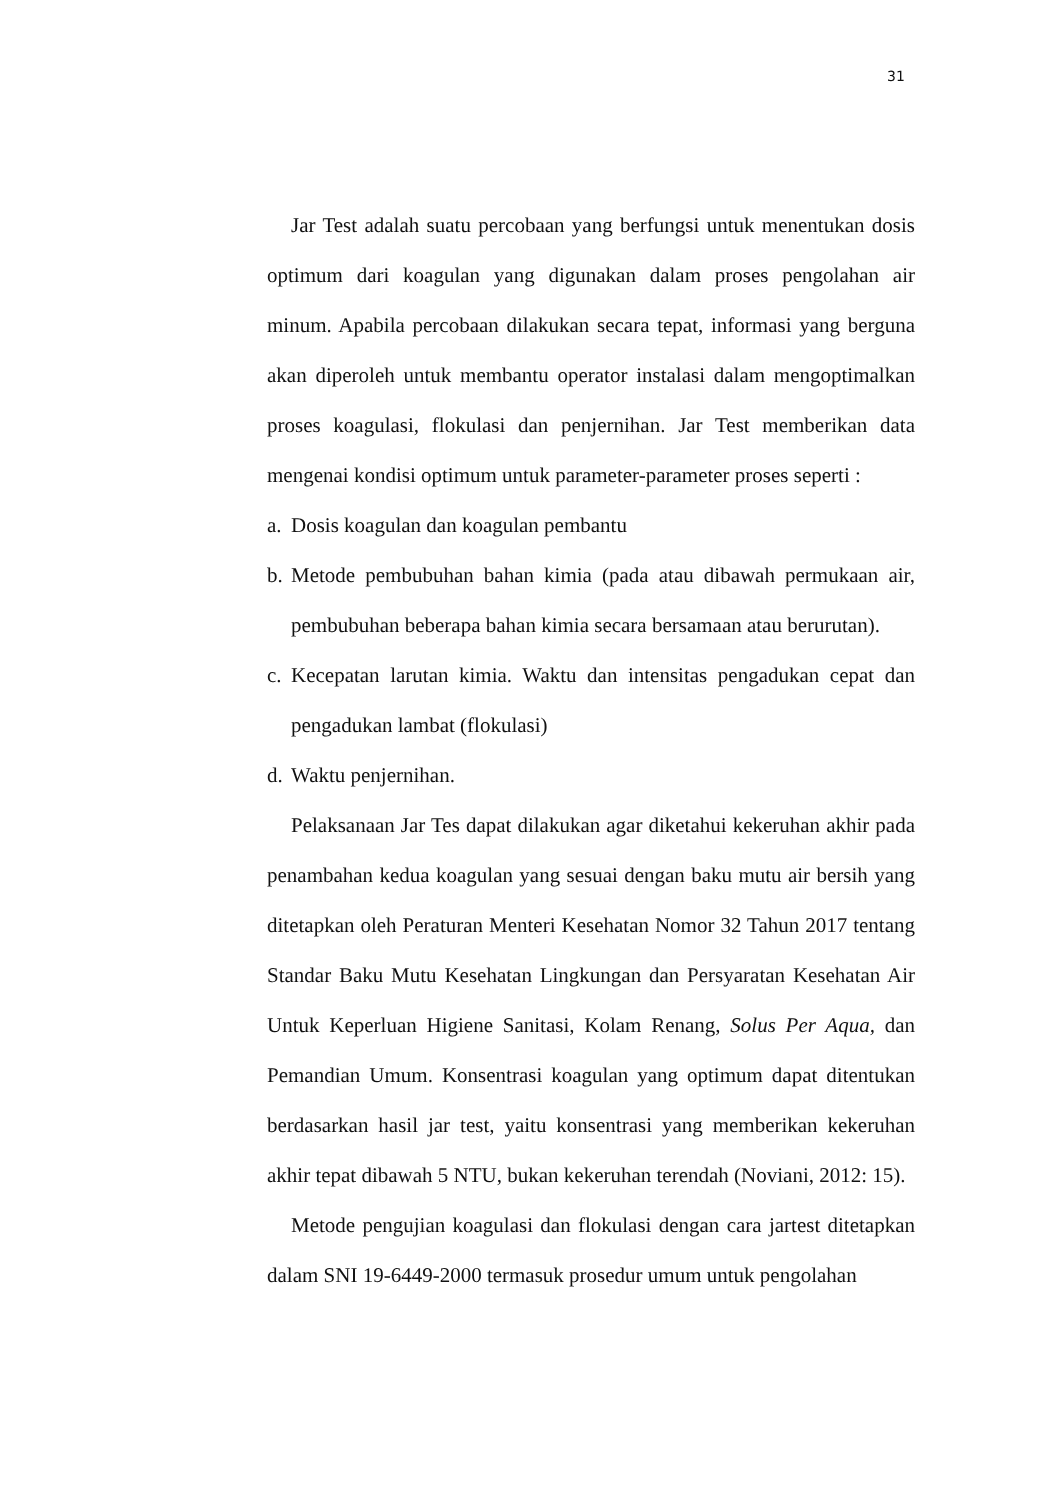31
Jar Test adalah suatu percobaan yang berfungsi untuk menentukan dosis optimum dari koagulan yang digunakan dalam proses pengolahan air minum. Apabila percobaan dilakukan secara tepat, informasi yang berguna akan diperoleh untuk membantu operator instalasi dalam mengoptimalkan proses koagulasi, flokulasi dan penjernihan. Jar Test memberikan data mengenai kondisi optimum untuk parameter-parameter proses seperti :
a. Dosis koagulan dan koagulan pembantu
b. Metode pembubuhan bahan kimia (pada atau dibawah permukaan air, pembubuhan beberapa bahan kimia secara bersamaan atau berurutan).
c. Kecepatan larutan kimia. Waktu dan intensitas pengadukan cepat dan pengadukan lambat (flokulasi)
d. Waktu penjernihan.
Pelaksanaan Jar Tes dapat dilakukan agar diketahui kekeruhan akhir pada penambahan kedua koagulan yang sesuai dengan baku mutu air bersih yang ditetapkan oleh Peraturan Menteri Kesehatan Nomor 32 Tahun 2017 tentang Standar Baku Mutu Kesehatan Lingkungan dan Persyaratan Kesehatan Air Untuk Keperluan Higiene Sanitasi, Kolam Renang, Solus Per Aqua, dan Pemandian Umum. Konsentrasi koagulan yang optimum dapat ditentukan berdasarkan hasil jar test, yaitu konsentrasi yang memberikan kekeruhan akhir tepat dibawah 5 NTU, bukan kekeruhan terendah (Noviani, 2012: 15).
Metode pengujian koagulasi dan flokulasi dengan cara jartest ditetapkan dalam SNI 19-6449-2000 termasuk prosedur umum untuk pengolahan